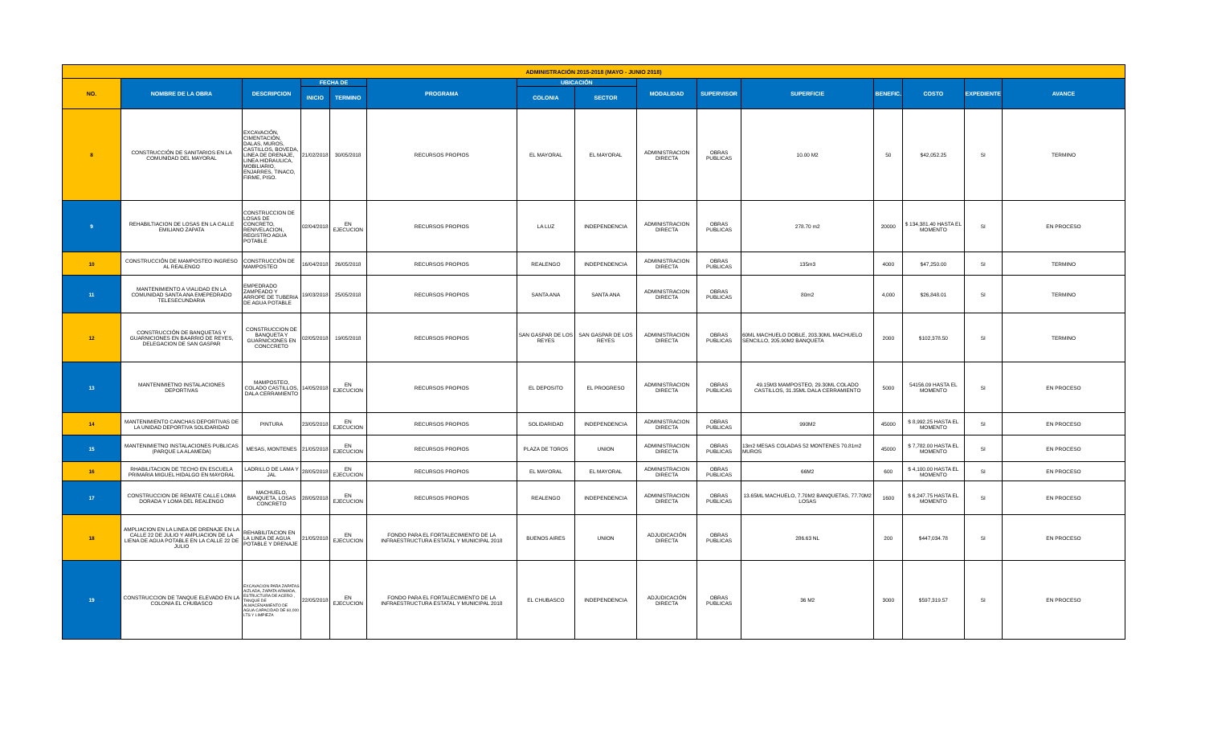| ADMINISTRACIÓN 2015-2018 (MAYO - JUNIO 2018) | | | | | | | | | | | | | | |
| --- | --- | --- | --- | --- | --- | --- | --- | --- | --- | --- | --- | --- | --- | --- |
| NO. | NOMBRE DE LA OBRA | DESCRIPCION | FECHA DE | | PROGRAMA | UBICACIÓN | | MODALIDAD | SUPERVISOR | SUPERFICIE | BENEFIC. | COSTO | EXPEDIENTE | AVANCE |
| | | | INICIO | TERMINO | | COLONIA | SECTOR | | | | | | | |
| 8 | CONSTRUCCIÓN DE SANITARIOS EN LA COMUNIDAD DEL MAYORAL | EXCAVACIÓN, CIMENTACIÓN, DALAS, MUROS, CASTILLOS, BOVEDA, LINEA DE DRENAJE, LINEA HIDRAULICA, MOBILIARIO, ENJARRES, TINACO, FIRME, PISO. | 21/02/2018 | 30/05/2018 | RECURSOS PROPIOS | EL MAYORAL | EL MAYORAL | ADMINISTRACION DIRECTA | OBRAS PUBLICAS | 10.00 M2 | 50 | $42,052.25 | SI | TERMINO |
| 9 | REHABILTIACION DE LOSAS EN LA CALLE EMILIANO ZAPATA | CONSTRUCCION DE LOSAS DE CONCRETO, RENIVELACION, REGISTRO AGUA POTABLE | 02/04/2018 | EN EJECUCION | RECURSOS PROPIOS | LA LUZ | INDEPENDENCIA | ADMINISTRACION DIRECTA | OBRAS PUBLICAS | 278.70 m2 | 20000 | $ 134,381.40 HASTA EL MOMENTO | SI | EN PROCESO |
| 10 | CONSTRUCCIÓN DE MAMPOSTEO INGRESO AL REALENGO | CONSTRUCCIÓN DE MAMPOSTEO | 16/04/2018 | 26/05/2018 | RECURSOS PROPIOS | REALENGO | INDEPENDENCIA | ADMINISTRACION DIRECTA | OBRAS PUBLICAS | 135m3 | 4000 | $47,250.00 | SI | TERMINO |
| 11 | MANTENIMIENTO A VIALIDAD EN LA COMUNIDAD SANTA ANA EMEPEDRADO TELESECUNDARIA | EMPEDRADO ZAMPEADO Y ARROPE DE TUBERIA DE AGUA POTABLE | 19/03/2018 | 25/05/2018 | RECURSOS PROPIOS | SANTA ANA | SANTA ANA | ADMINISTRACION DIRECTA | OBRAS PUBLICAS | 80m2 | 4,000 | $26,848.01 | SI | TERMINO |
| 12 | CONSTRUCCIÓN DE BANQUETAS Y GUARNICIONES EN BAARRIO DE REYES, DELEGACION DE SAN GASPAR | CONSTRUCCION DE BANQUETA Y GUARNICIONES EN CONCCRETO | 02/05/2018 | 19/05/2018 | RECURSOS PROPIOS | SAN GASPAR DE LOS REYES | SAN GASPAR DE LOS REYES | ADMINISTRACION DIRECTA | OBRAS PUBLICAS | 60ML MACHUELO DOBLE, 203.30ML MACHUELO SENCILLO, 205.90M2 BANQUETA | 2000 | $102,378.50 | SI | TERMINO |
| 13 | MANTENIMIETNO INSTALACIONES DEPORTIVAS | MAMPOSTEO, COLADO CASTILLOS, DALA CERRAMIENTO | 14/05/2018 | EN EJECUCION | RECURSOS PROPIOS | EL DEPOSITO | EL PROGRESO | ADMINISTRACION DIRECTA | OBRAS PUBLICAS | 49.15M3 MAMPOSTEO, 29.30ML COLADO CASTILLOS, 31.35ML DALA CERRAMIENTO | 5000 | 54156.09 HASTA EL MOMENTO | SI | EN PROCESO |
| 14 | MANTENIMIENTO CANCHAS DEPORTIVAS DE LA UNIDAD DEPORTIVA SOLIDARIDAD | PINTURA | 23/05/2018 | EN EJECUCION | RECURSOS PROPIOS | SOLIDARIDAD | INDEPENDENCIA | ADMINISTRACION DIRECTA | OBRAS PUBLICAS | 990M2 | 45000 | $ 8,992.25 HASTA EL MOMENTO | SI | EN PROCESO |
| 15 | MANTENIMIETNO INSTALACIONES PUBLICAS (PARQUE LA ALAMEDA) | MESAS, MONTENES | 21/05/2018 | EN EJECUCION | RECURSOS PROPIOS | PLAZA DE TOROS | UNION | ADMINISTRACION DIRECTA | OBRAS PUBLICAS | 13m2 MESAS COLADAS 52 MONTENES 70.81m2 MUROS | 45000 | $ 7,782.00 HASTA EL MOMENTO | SI | EN PROCESO |
| 16 | RHABILITACION DE TECHO EN ESCUELA PRIMARIA MIGUEL HIDALGO EN MAYORAL | LADRILLO DE LAMA Y JAL | 28/05/2018 | EN EJECUCION | RECURSOS PROPIOS | EL MAYORAL | EL MAYORAL | ADMINISTRACION DIRECTA | OBRAS PUBLICAS | 66M2 | 600 | $ 4,100.00 HASTA EL MOMENTO | SI | EN PROCESO |
| 17 | CONSTRUCCION DE REMATE CALLE LOMA DORADA Y LOMA DEL REALENGO | MACHUELO, BANQUETA, LOSAS CONCRETO | 28/05/2018 | EN EJECUCION | RECURSOS PROPIOS | REALENGO | INDEPENDENCIA | ADMINISTRACION DIRECTA | OBRAS PUBLICAS | 13.65ML MACHUELO, 7.70M2 BANQUETAS, 77.70M2 LOSAS | 1600 | $ 6,247.75 HASTA EL MOMENTO | SI | EN PROCESO |
| 18 | AMPLIACION EN LA LINEA DE DRENAJE EN LA CALLE 22 DE JULIO Y AMPLIACION DE LA LIENA DE AGUA POTABLE EN LA CALLE 22 DE JULIO | REHABILITACION EN LA LINEA DE AGUA POTABLE Y DRENAJE | 21/05/2018 | EN EJECUCION | FONDO PARA EL FORTALECIMIENTO DE LA INFRAESTRUCTURA ESTATAL Y MUNICIPAL 2018 | BUENOS AIRES | UNION | ADJUDICACIÓN DIRECTA | OBRAS PUBLICAS | 286.63 NL | 200 | $447,034.78 | SI | EN PROCESO |
| 19 | CONSTRUCCION DE TANQUE ELEVADO EN LA COLONIA EL CHUBASCO | EXCAVACION PARA ZAPATAS AIZLADA, ZAPATA ARMADA, ESTRUCTURA DE ACERO , TANQUE DE ALMACENAMIENTO DE AGUA CAPACIDAD DE 60,000 LTS Y LIMPIEZA | 22/05/2018 | EN EJECUCION | FONDO PARA EL FORTALECIMIENTO DE LA INFRAESTRUCTURA ESTATAL Y MUNICIPAL 2018 | EL CHUBASCO | INDEPENDENCIA | ADJUDICACIÓN DIRECTA | OBRAS PUBLICAS | 36 M2 | 3000 | $597,319.57 | SI | EN PROCESO |